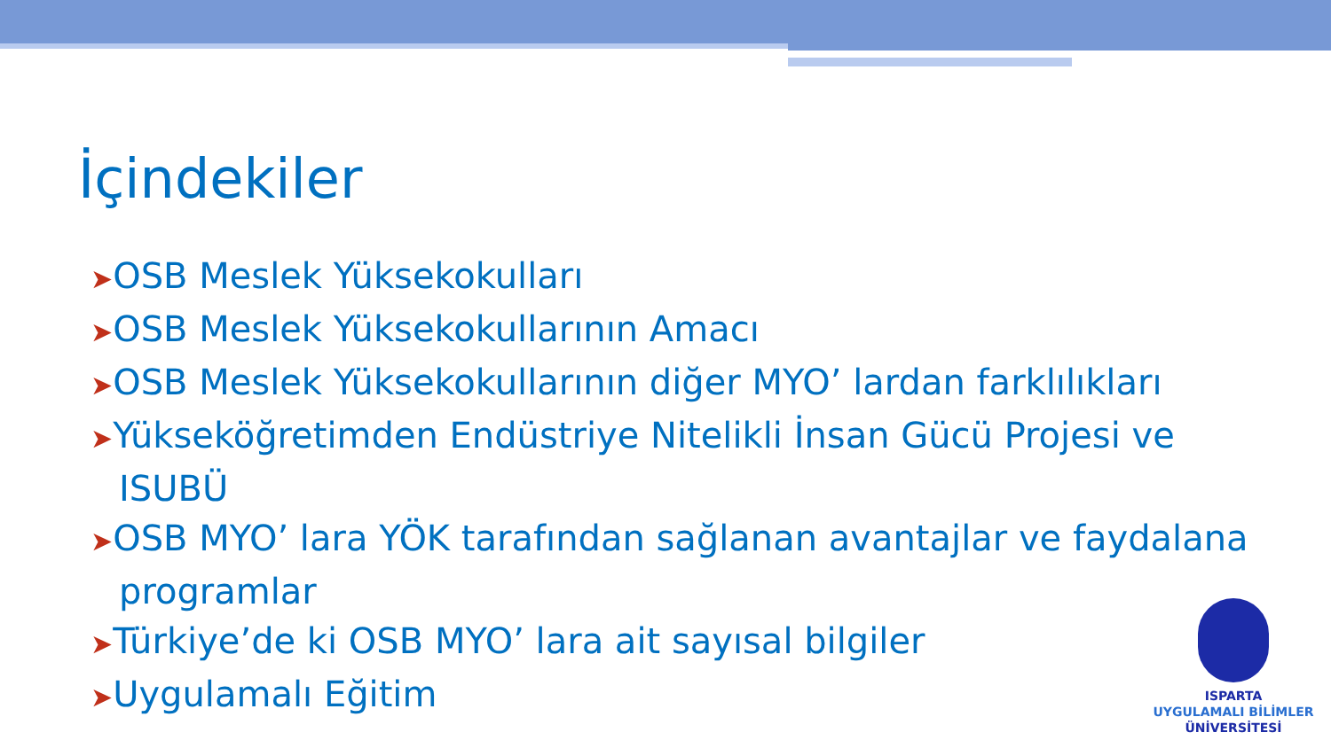İçindekiler
➤OSB Meslek Yüksekokulları
➤OSB Meslek Yüksekokullarının Amacı
➤OSB Meslek Yüksekokullarının diğer MYO’ lardan farklılıkları
➤Yükseköğretimden Endüstriye Nitelikli İnsan Gücü Projesi ve ISUBÜ
➤OSB MYO’ lara YÖK tarafından sağlanan avantajlar ve faydalana programlar
➤Türkiye’de ki OSB MYO’ lara ait sayısal bilgiler
➤Uygulamalı Eğitim
ISPARTA
UYGULAMALI BİLİMLER
ÜNİVERSİTESİ